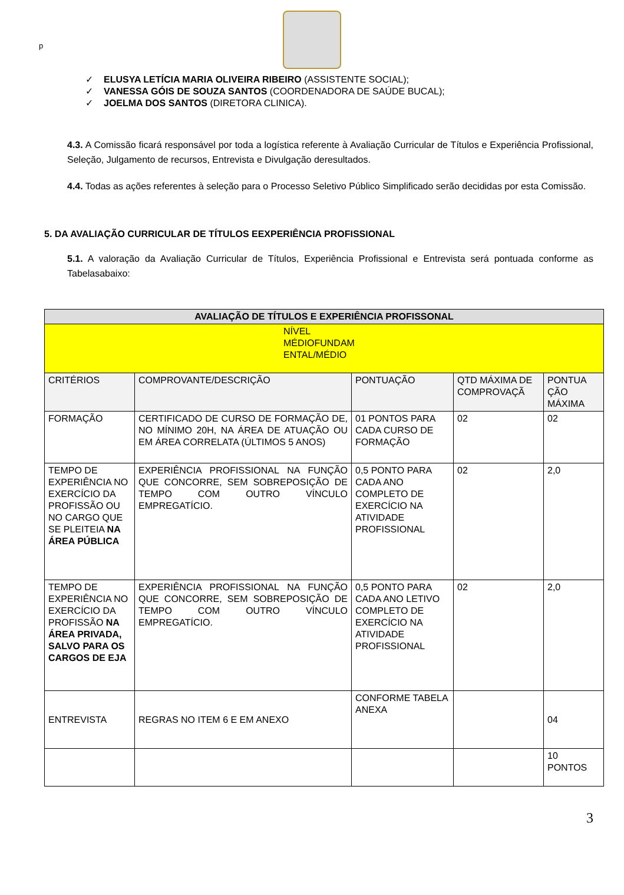p
✓ ELUSYA LETÍCIA MARIA OLIVEIRA RIBEIRO (ASSISTENTE SOCIAL);
✓ VANESSA GÓIS DE SOUZA SANTOS (COORDENADORA DE SAÚDE BUCAL);
✓ JOELMA DOS SANTOS (DIRETORA CLINICA).
4.3. A Comissão ficará responsável por toda a logística referente à Avaliação Curricular de Títulos e Experiência Profissional, Seleção, Julgamento de recursos, Entrevista e Divulgação deresultados.
4.4. Todas as ações referentes à seleção para o Processo Seletivo Público Simplificado serão decididas por esta Comissão.
5. DA AVALIAÇÃO CURRICULAR DE TÍTULOS EEXPERIÊNCIA PROFISSIONAL
5.1. A valoração da Avaliação Curricular de Títulos, Experiência Profissional e Entrevista será pontuada conforme as Tabelasabaixo:
| AVALIAÇÃO DE TÍTULOS E EXPERIÊNCIA PROFISSONAL | | | | |
| --- | --- | --- | --- | --- |
| NÍVEL MÉDIOFUNDAM ENTAL/MÉDIO | | | | |
| CRITÉRIOS | COMPROVANTE/DESCRIÇÃO | PONTUAÇÃO | QTD MÁXIMA DE COMPROVAÇÃ | PONTUA ÇÃO MÁXIMA |
| FORMAÇÃO | CERTIFICADO DE CURSO DE FORMAÇÃO DE, NO MÍNIMO 20H, NA ÁREA DE ATUAÇÃO OU EM ÁREA CORRELATA (ÚLTIMOS 5 ANOS) | 01 PONTOS PARA CADA CURSO DE FORMAÇÃO | 02 | 02 |
| TEMPO DE EXPERIÊNCIA NO EXERCÍCIO DA PROFISSÃO OU NO CARGO QUE SE PLEITEIA NA ÁREA PÚBLICA | EXPERIÊNCIA PROFISSIONAL NA FUNÇÃO QUE CONCORRE, SEM SOBREPOSIÇÃO DE TEMPO COM OUTRO VÍNCULO EMPREGATÍCIO. | 0,5 PONTO PARA CADA ANO COMPLETO DE EXERCÍCIO NA ATIVIDADE PROFISSIONAL | 02 | 2,0 |
| TEMPO DE EXPERIÊNCIA NO EXERCÍCIO DA PROFISSÃO NA ÁREA PRIVADA, SALVO PARA OS CARGOS DE EJA | EXPERIÊNCIA PROFISSIONAL NA FUNÇÃO QUE CONCORRE, SEM SOBREPOSIÇÃO DE TEMPO COM OUTRO VÍNCULO EMPREGATÍCIO. | 0,5 PONTO PARA CADA ANO LETIVO COMPLETO DE EXERCÍCIO NA ATIVIDADE PROFISSIONAL | 02 | 2,0 |
| ENTREVISTA | REGRAS NO ITEM 6 E EM ANEXO | CONFORME TABELA ANEXA | | 04 |
| | | | | 10 PONTOS |
3